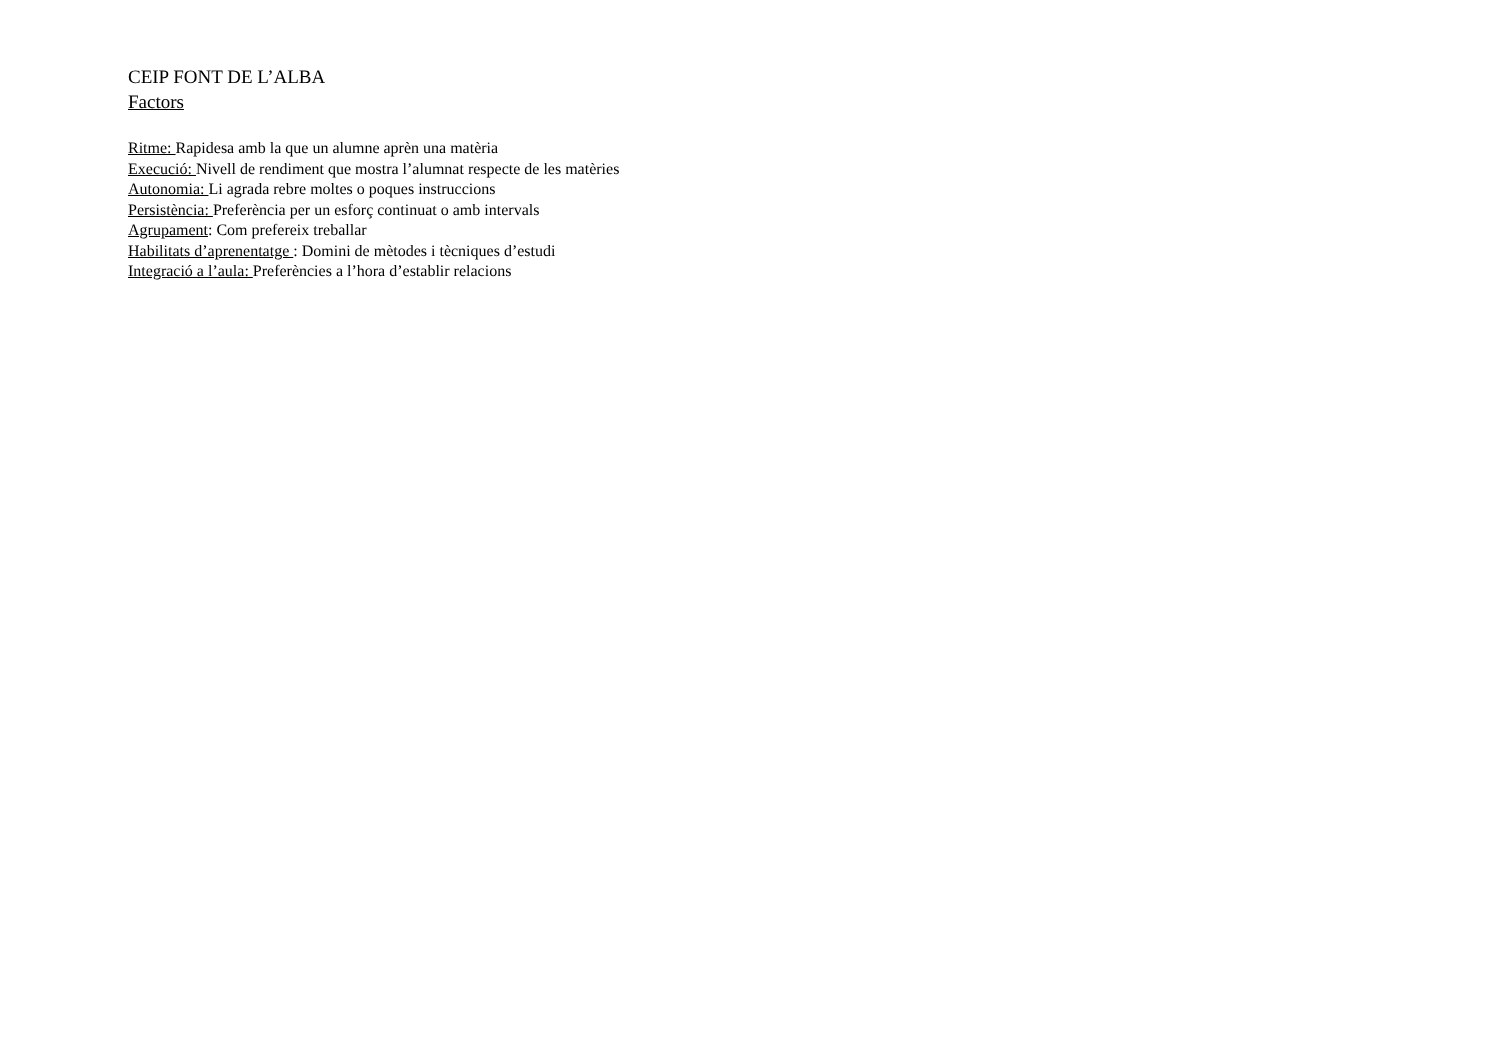CEIP FONT DE L’ALBA
Factors
Ritme: Rapidesa amb la que un alumne aprèn una matèria
Execució: Nivell de rendiment que mostra l’alumnat respecte de les matèries
Autonomia: Li agrada rebre moltes o poques instruccions
Persistència: Preferència per un esforç continuat o amb intervals
Agrupament: Com prefereix treballar
Habilitats d’aprenentatge : Domini de mètodes i tècniques d’estudi
Integració a l’aula: Preferències a l’hora d’establir relacions